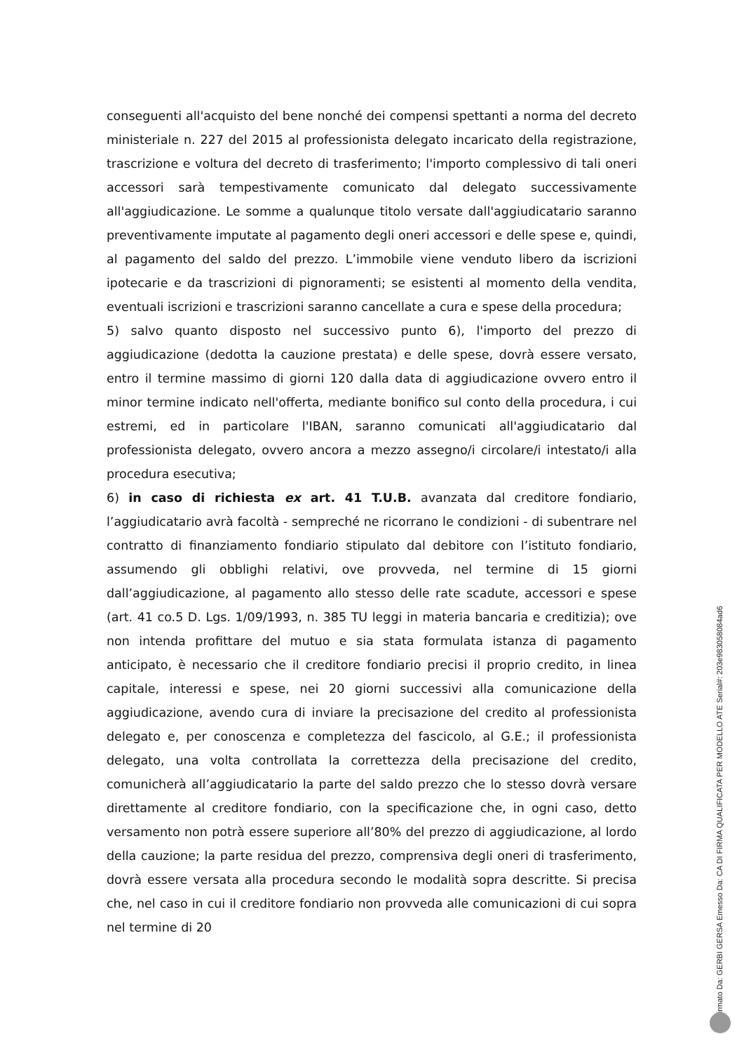conseguenti all'acquisto del bene nonché dei compensi spettanti a norma del decreto ministeriale n. 227 del 2015 al professionista delegato incaricato della registrazione, trascrizione e voltura del decreto di trasferimento; l'importo complessivo di tali oneri accessori sarà tempestivamente comunicato dal delegato successivamente all'aggiudicazione. Le somme a qualunque titolo versate dall'aggiudicatario saranno preventivamente imputate al pagamento degli oneri accessori e delle spese e, quindi, al pagamento del saldo del prezzo. L’immobile viene venduto libero da iscrizioni ipotecarie e da trascrizioni di pignoramenti; se esistenti al momento della vendita, eventuali iscrizioni e trascrizioni saranno cancellate a cura e spese della procedura;
5) salvo quanto disposto nel successivo punto 6), l'importo del prezzo di aggiudicazione (dedotta la cauzione prestata) e delle spese, dovrà essere versato, entro il termine massimo di giorni 120 dalla data di aggiudicazione ovvero entro il minor termine indicato nell'offerta, mediante bonifico sul conto della procedura, i cui estremi, ed in particolare l'IBAN, saranno comunicati all'aggiudicatario dal professionista delegato, ovvero ancora a mezzo assegno/i circolare/i intestato/i alla procedura esecutiva;
6) in caso di richiesta ex art. 41 T.U.B. avanzata dal creditore fondiario, l’aggiudicatario avrà facoltà - sempreché ne ricorrano le condizioni - di subentrare nel contratto di finanziamento fondiario stipulato dal debitore con l’istituto fondiario, assumendo gli obblighi relativi, ove provveda, nel termine di 15 giorni dall’aggiudicazione, al pagamento allo stesso delle rate scadute, accessori e spese (art. 41 co.5 D. Lgs. 1/09/1993, n. 385 TU leggi in materia bancaria e creditizia); ove non intenda profittare del mutuo e sia stata formulata istanza di pagamento anticipato, è necessario che il creditore fondiario precisi il proprio credito, in linea capitale, interessi e spese, nei 20 giorni successivi alla comunicazione della aggiudicazione, avendo cura di inviare la precisazione del credito al professionista delegato e, per conoscenza e completezza del fascicolo, al G.E.; il professionista delegato, una volta controllata la correttezza della precisazione del credito, comunicherà all’aggiudicatario la parte del saldo prezzo che lo stesso dovrà versare direttamente al creditore fondiario, con la specificazione che, in ogni caso, detto versamento non potrà essere superiore all’80% del prezzo di aggiudicazione, al lordo della cauzione; la parte residua del prezzo, comprensiva degli oneri di trasferimento, dovrà essere versata alla procedura secondo le modalità sopra descritte. Si precisa che, nel caso in cui il creditore fondiario non provveda alle comunicazioni di cui sopra nel termine di 20
Firmato Da: GERBI GERSA Emesso Da: CA DI FIRMA QUALIFICATA PER MODELLO ATE Serial#: 203e9830580​84ad6